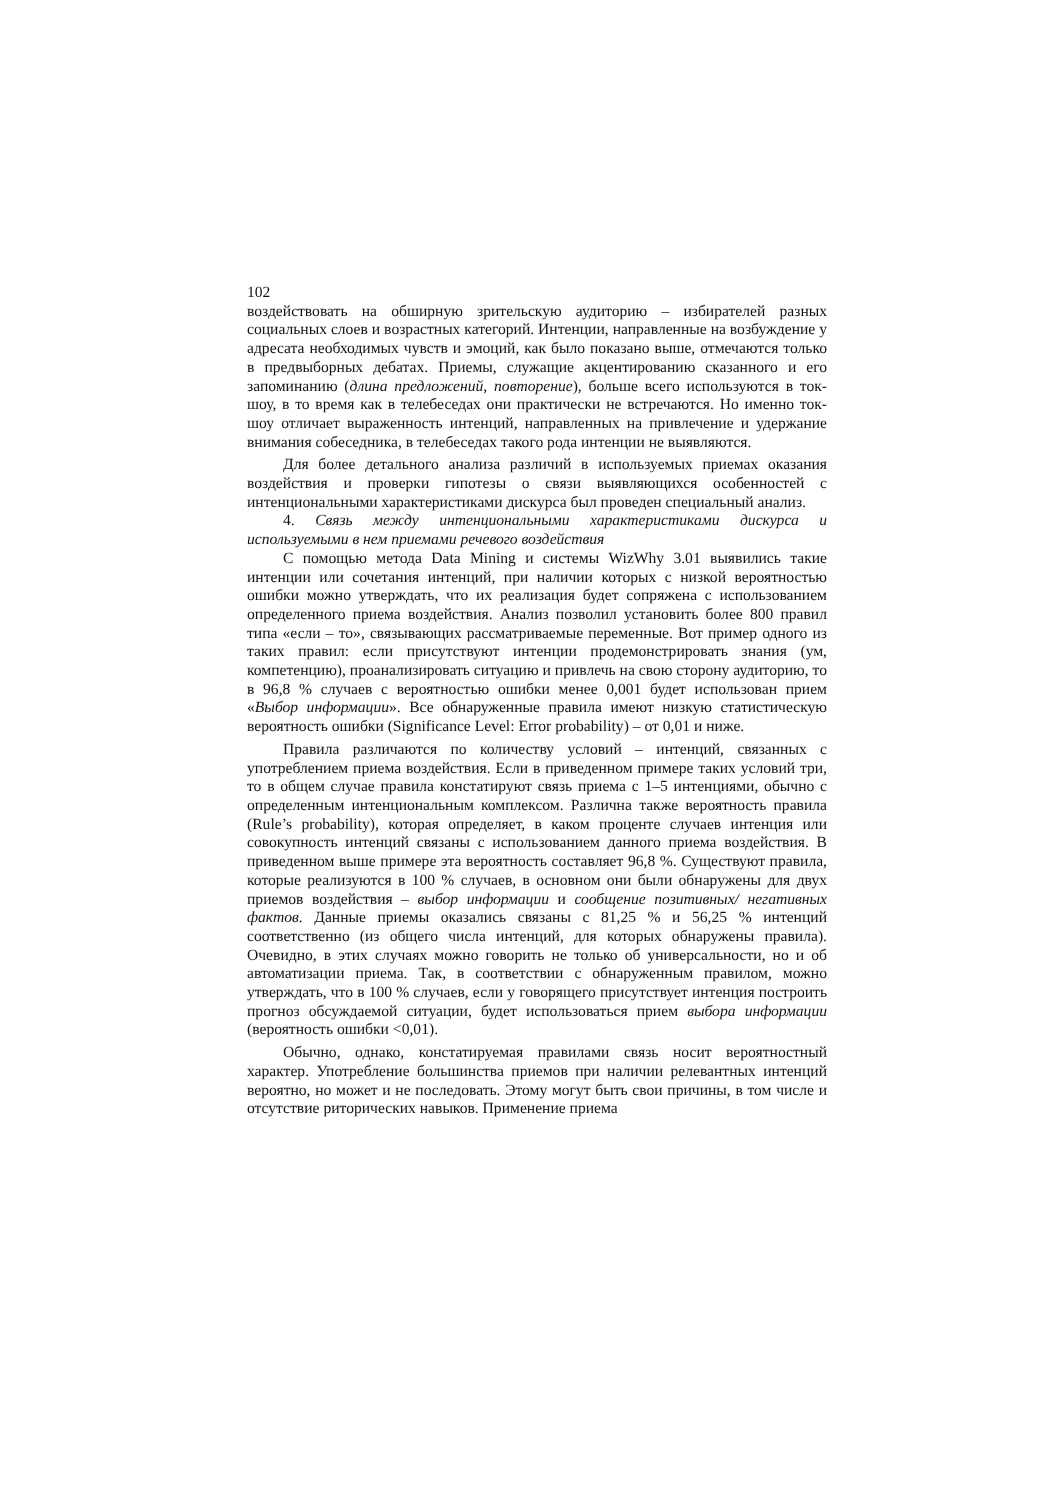102
воздействовать на обширную зрительскую аудиторию – избирателей разных социальных слоев и возрастных категорий. Интенции, направленные на возбуждение у адресата необходимых чувств и эмоций, как было показано выше, отмечаются только в предвыборных дебатах. Приемы, служащие акцентированию сказанного и его запоминанию (длина предложений, повторение), больше всего используются в ток-шоу, в то время как в телебеседах они практически не встречаются. Но именно ток-шоу отличает выраженность интенций, направленных на привлечение и удержание внимания собеседника, в телебеседах такого рода интенции не выявляются.
Для более детального анализа различий в используемых приемах оказания воздействия и проверки гипотезы о связи выявляющихся особенностей с интенциональными характеристиками дискурса был проведен специальный анализ.
4. Связь между интенциональными характеристиками дискурса и используемыми в нем приемами речевого воздействия
С помощью метода Data Mining и системы WizWhy 3.01 выявились такие интенции или сочетания интенций, при наличии которых с низкой вероятностью ошибки можно утверждать, что их реализация будет сопряжена с использованием определенного приема воздействия. Анализ позволил установить более 800 правил типа «если – то», связывающих рассматриваемые переменные. Вот пример одного из таких правил: если присутствуют интенции продемонстрировать знания (ум, компетенцию), проанализировать ситуацию и привлечь на свою сторону аудиторию, то в 96,8 % случаев с вероятностью ошибки менее 0,001 будет использован прием «Выбор информации». Все обнаруженные правила имеют низкую статистическую вероятность ошибки (Significance Level: Error probability) – от 0,01 и ниже.
Правила различаются по количеству условий – интенций, связанных с употреблением приема воздействия. Если в приведенном примере таких условий три, то в общем случае правила констатируют связь приема с 1–5 интенциями, обычно с определенным интенциональным комплексом. Различна также вероятность правила (Rule’s probability), которая определяет, в каком проценте случаев интенция или совокупность интенций связаны с использованием данного приема воздействия. В приведенном выше примере эта вероятность составляет 96,8 %. Существуют правила, которые реализуются в 100 % случаев, в основном они были обнаружены для двух приемов воздействия – выбор информации и сообщение позитивных/ негативных фактов. Данные приемы оказались связаны с 81,25 % и 56,25 % интенций соответственно (из общего числа интенций, для которых обнаружены правила). Очевидно, в этих случаях можно говорить не только об универсальности, но и об автоматизации приема. Так, в соответствии с обнаруженным правилом, можно утверждать, что в 100 % случаев, если у говорящего присутствует интенция построить прогноз обсуждаемой ситуации, будет использоваться прием выбора информации (вероятность ошибки <0,01).
Обычно, однако, констатируемая правилами связь носит вероятностный характер. Употребление большинства приемов при наличии релевантных интенций вероятно, но может и не последовать. Этому могут быть свои причины, в том числе и отсутствие риторических навыков. Применение приема